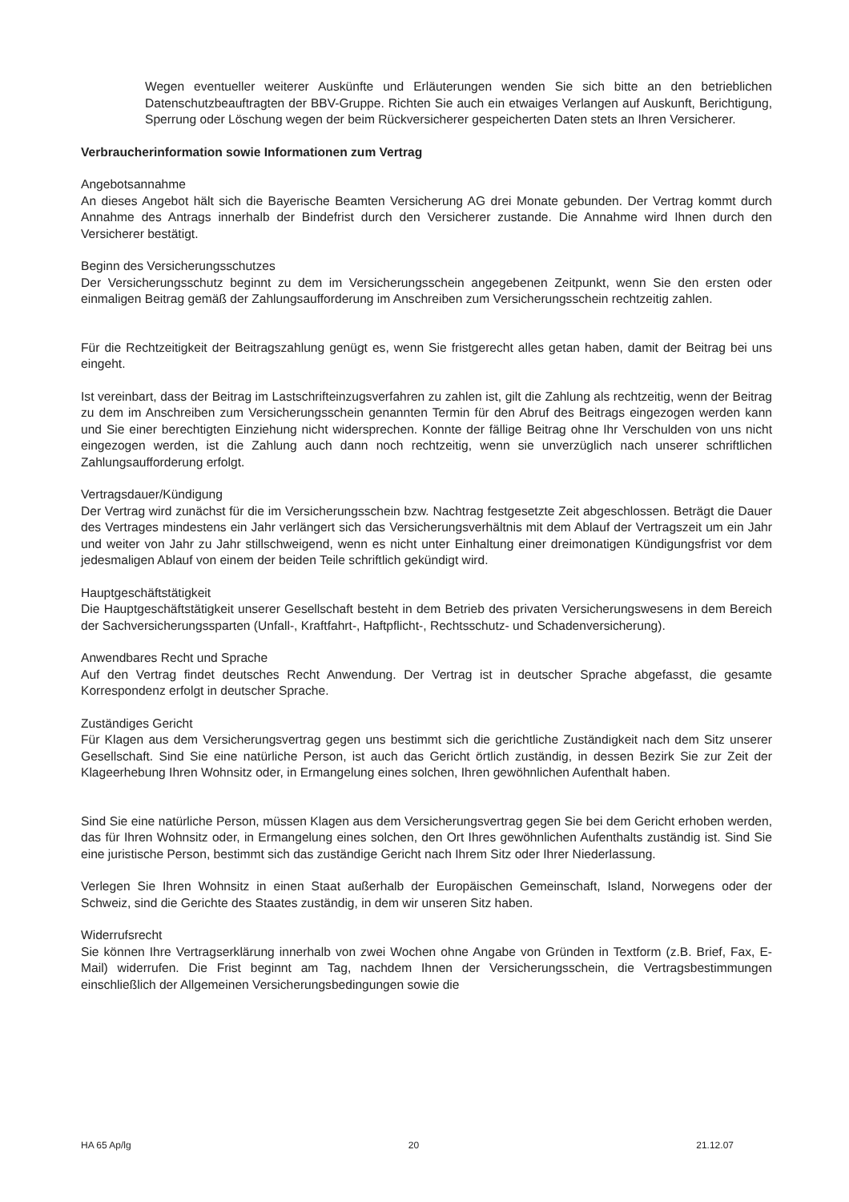Wegen eventueller weiterer Auskünfte und Erläuterungen wenden Sie sich bitte an den betrieblichen Datenschutzbeauftragten der BBV-Gruppe. Richten Sie auch ein etwaiges Verlangen auf Auskunft, Berichtigung, Sperrung oder Löschung wegen der beim Rückversicherer gespeicherten Daten stets an Ihren Versicherer.
Verbraucherinformation sowie Informationen zum Vertrag
Angebotsannahme
An dieses Angebot hält sich die Bayerische Beamten Versicherung AG drei Monate gebunden. Der Vertrag kommt durch Annahme des Antrags innerhalb der Bindefrist durch den Versicherer zustande. Die Annahme wird Ihnen durch den Versicherer bestätigt.
Beginn des Versicherungsschutzes
Der Versicherungsschutz beginnt zu dem im Versicherungsschein angegebenen Zeitpunkt, wenn Sie den ersten oder einmaligen Beitrag gemäß der Zahlungsaufforderung im Anschreiben zum Versicherungsschein rechtzeitig zahlen.
Für die Rechtzeitigkeit der Beitragszahlung genügt es, wenn Sie fristgerecht alles getan haben, damit der Beitrag bei uns eingeht.
Ist vereinbart, dass der Beitrag im Lastschrifteinzugsverfahren zu zahlen ist, gilt die Zahlung als rechtzeitig, wenn der Beitrag zu dem im Anschreiben zum Versicherungsschein genannten Termin für den Abruf des Beitrags eingezogen werden kann und Sie einer berechtigten Einziehung nicht widersprechen. Konnte der fällige Beitrag ohne Ihr Verschulden von uns nicht eingezogen werden, ist die Zahlung auch dann noch rechtzeitig, wenn sie unverzüglich nach unserer schriftlichen Zahlungsaufforderung erfolgt.
Vertragsdauer/Kündigung
Der Vertrag wird zunächst für die im Versicherungsschein bzw. Nachtrag festgesetzte Zeit abgeschlossen. Beträgt die Dauer des Vertrages mindestens ein Jahr verlängert sich das Versicherungsverhältnis mit dem Ablauf der Vertragszeit um ein Jahr und weiter von Jahr zu Jahr stillschweigend, wenn es nicht unter Einhaltung einer dreimonatigen Kündigungsfrist vor dem jedesmaligen Ablauf von einem der beiden Teile schriftlich gekündigt wird.
Hauptgeschäftstätigkeit
Die Hauptgeschäftstätigkeit unserer Gesellschaft besteht in dem Betrieb des privaten Versicherungswesens in dem Bereich der Sachversicherungssparten (Unfall-, Kraftfahrt-, Haftpflicht-, Rechtsschutz- und Schadenversicherung).
Anwendbares Recht und Sprache
Auf den Vertrag findet deutsches Recht Anwendung. Der Vertrag ist in deutscher Sprache abgefasst, die gesamte Korrespondenz erfolgt in deutscher Sprache.
Zuständiges Gericht
Für Klagen aus dem Versicherungsvertrag gegen uns bestimmt sich die gerichtliche Zuständigkeit nach dem Sitz unserer Gesellschaft. Sind Sie eine natürliche Person, ist auch das Gericht örtlich zuständig, in dessen Bezirk Sie zur Zeit der Klageerhebung Ihren Wohnsitz oder, in Ermangelung eines solchen, Ihren gewöhnlichen Aufenthalt haben.
Sind Sie eine natürliche Person, müssen Klagen aus dem Versicherungsvertrag gegen Sie bei dem Gericht erhoben werden, das für Ihren Wohnsitz oder, in Ermangelung eines solchen, den Ort Ihres gewöhnlichen Aufenthalts zuständig ist. Sind Sie eine juristische Person, bestimmt sich das zuständige Gericht nach Ihrem Sitz oder Ihrer Niederlassung.
Verlegen Sie Ihren Wohnsitz in einen Staat außerhalb der Europäischen Gemeinschaft, Island, Norwegens oder der Schweiz, sind die Gerichte des Staates zuständig, in dem wir unseren Sitz haben.
Widerrufsrecht
Sie können Ihre Vertragserklärung innerhalb von zwei Wochen ohne Angabe von Gründen in Textform (z.B. Brief, Fax, E-Mail) widerrufen. Die Frist beginnt am Tag, nachdem Ihnen der Versicherungsschein, die Vertragsbestimmungen einschließlich der Allgemeinen Versicherungsbedingungen sowie die
HA 65 Ap/lg 20 21.12.07